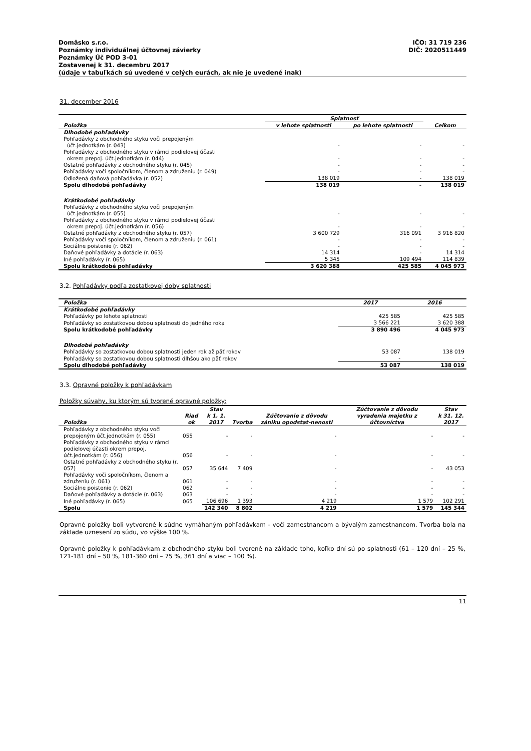Domäsko s.r.o.
Poznámky individuálnej účtovnej závierky
Poznámky Úč POD 3-01
Zostavenej k 31. decembru 2017
(údaje v tabuľkách sú uvedené v celých eurách, ak nie je uvedené inak)
IČO: 31 719 236
DIČ: 2020511449
31. december 2016
| Položka | Splatnosť | | Celkom |
| --- | --- | --- | --- |
| | v lehote splatnosti | po lehote splatnosti | |
| Dlhodobé pohľadávky | | | |
| Pohľadávky z obchodného styku voči prepojeným účt.jednotkám (r. 043) | - | - | - |
| Pohľadávky z obchodného styku v rámci podielovej účasti okrem prepoj. účt.jednotkám (r. 044) | - | - | - |
| Ostatné pohľadávky z obchodného styku (r. 045) | - | - | - |
| Pohľadávky voči spoločníkom, členom a združeniu (r. 049) | - | - | - |
| Odložená daňová pohľadávka (r. 052) | 138 019 | - | 138 019 |
| Spolu dlhodobé pohľadávky | 138 019 | - | 138 019 |
| Krátkodobé pohľadávky | | | |
| Pohľadávky z obchodného styku voči prepojeným účt.jednotkám (r. 055) | - | - | - |
| Pohľadávky z obchodného styku v rámci podielovej účasti okrem prepoj. účt.jednotkám (r. 056) | - | - | - |
| Ostatné pohľadávky z obchodného styku (r. 057) | 3 600 729 | 316 091 | 3 916 820 |
| Pohľadávky voči spoločníkom, členom a združeniu (r. 061) | - | - | - |
| Sociálne poistenie (r. 062) | - | - | - |
| Daňové pohľadávky a dotácie (r. 063) | 14 314 | - | 14 314 |
| Iné pohľadávky (r. 065) | 5 345 | 109 494 | 114 839 |
| Spolu krátkodobé pohľadávky | 3 620 388 | 425 585 | 4 045 973 |
3.2. Pohľadávky podľa zostatkovej doby splatnosti
| Položka | 2017 | 2016 |
| --- | --- | --- |
| Krátkodobé pohľadávky | | |
| Pohľadávky po lehote splatnosti | 425 585 | 425 585 |
| Pohľadávky so zostatkovou dobou splatnosti do jedného roka | 3 566 221 | 3 620 388 |
| Spolu krátkodobé pohľadávky | 3 890 496 | 4 045 973 |
| Dlhodobé pohľadávky | | |
| Pohľadávky so zostatkovou dobou splatnosti jeden rok až päť rokov | 53 087 | 138 019 |
| Pohľadávky so zostatkovou dobou splatnosti dlhšou ako päť rokov | - | - |
| Spolu dlhodobé pohľadávky | 53 087 | 138 019 |
3.3. Opravné položky k pohľadávkam
Položky súvahy, ku ktorým sú tvorené opravné položky:
| Položka | Riad ok | Stav k 1. 1. 2017 | Tvorba | Zúčtovanie z dôvodu zániku opodstat-nenosti | Zúčtovanie z dôvodu vyradenia majetku z účtovníctva | Stav k 31. 12. 2017 |
| --- | --- | --- | --- | --- | --- | --- |
| Pohľadávky z obchodného styku voči prepojeným účt.jednotkám (r. 055) | 055 | - | - | - | - | - |
| Pohľadávky z obchodného styku v rámci podielovej účasti okrem prepoj. účt.jednotkám (r. 056) | 056 | - | - | - | - | - |
| Ostatné pohľadávky z obchodného styku (r. 057) | 057 | 35 644 | 7 409 | - | - | 43 053 |
| Pohľadávky voči spoločníkom, členom a združeniu (r. 061) | 061 | - | - | - | - | - |
| Sociálne poistenie (r. 062) | 062 | - | - | - | - | - |
| Daňové pohľadávky a dotácie (r. 063) | 063 | - | - | - | - | - |
| Iné pohľadávky (r. 065) | 065 | 106 696 | 1 393 | 4 219 | 1 579 | 102 291 |
| Spolu | | 142 340 | 8 802 | 4 219 | 1 579 | 145 344 |
Opravné položky boli vytvorené k súdne vymáhaným pohľadávkam - voči zamestnancom a bývalým zamestnancom. Tvorba bola na základe uznesení zo súdu, vo výške 100 %.
Opravné položky k pohľadávkam z obchodného styku boli tvorené na základe toho, koľko dní sú po splatnosti (61 – 120 dní – 25 %, 121-181 dní – 50 %, 181-360 dní – 75 %, 361 dní a viac – 100 %).
11